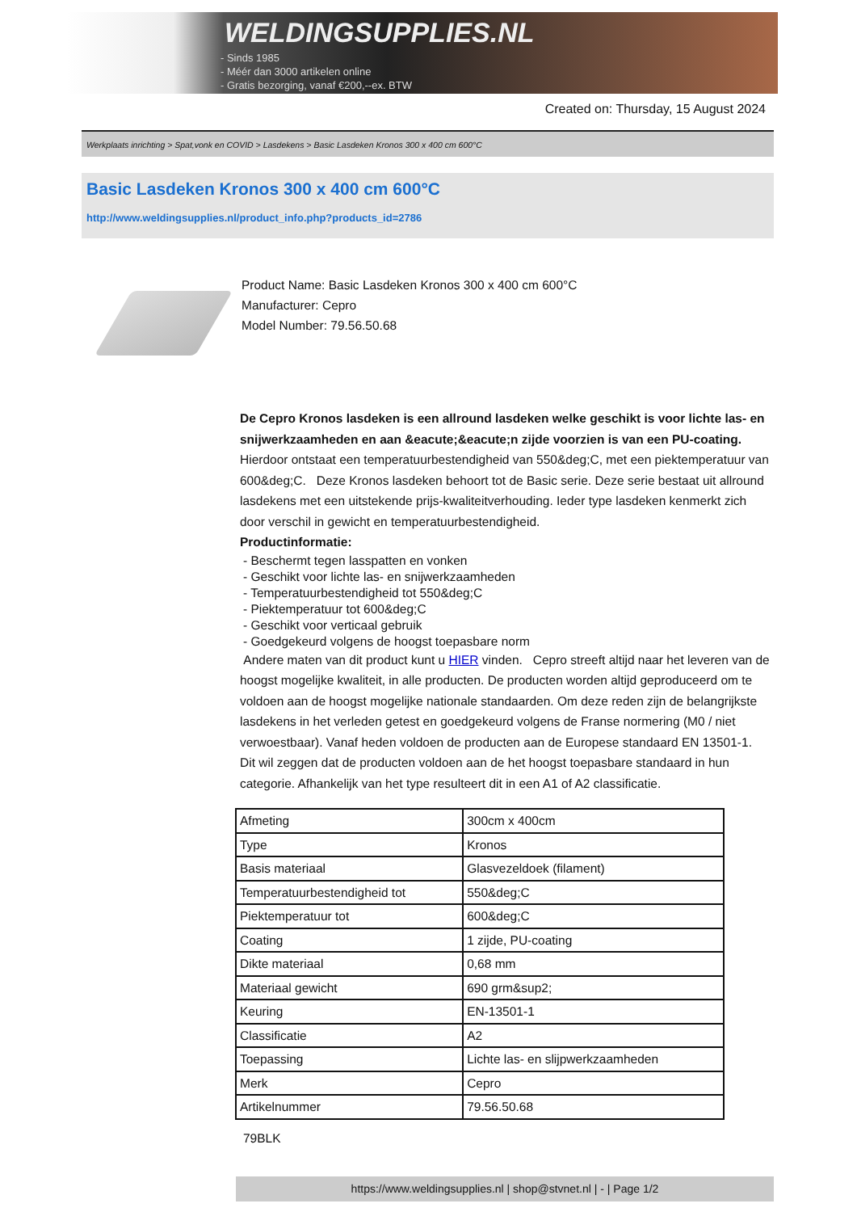WELDINGSUPPLIES.NL
- Sinds 1985
- Méér dan 3000 artikelen online
- Gratis bezorging, vanaf €200,--ex. BTW
Created on: Thursday, 15 August 2024
Werkplaats inrichting > Spat,vonk en COVID > Lasdekens > Basic Lasdeken Kronos 300 x 400 cm 600°C
Basic Lasdeken Kronos 300 x 400 cm 600°C
http://www.weldingsupplies.nl/product_info.php?products_id=2786
Product Name: Basic Lasdeken Kronos 300 x 400 cm 600°C
Manufacturer: Cepro
Model Number: 79.56.50.68
De Cepro Kronos lasdeken is een allround lasdeken welke geschikt is voor lichte las- en snijwerkzaamheden en aan &eacute;&eacute;n zijde voorzien is van een PU-coating. Hierdoor ontstaat een temperatuurbestendigheid van 550&deg;C, met een piektemperatuur van 600&deg;C. Deze Kronos lasdeken behoort tot de Basic serie. Deze serie bestaat uit allround lasdekens met een uitstekende prijs-kwaliteitverhouding. Ieder type lasdeken kenmerkt zich door verschil in gewicht en temperatuurbestendigheid.
Productinformatie:
- Beschermt tegen lasspatten en vonken
- Geschikt voor lichte las- en snijwerkzaamheden
- Temperatuurbestendigheid tot 550&deg;C
- Piektemperatuur tot 600&deg;C
- Geschikt voor verticaal gebruik
- Goedgekeurd volgens de hoogst toepasbare norm
Andere maten van dit product kunt u HIER vinden. Cepro streeft altijd naar het leveren van de hoogst mogelijke kwaliteit, in alle producten. De producten worden altijd geproduceerd om te voldoen aan de hoogst mogelijke nationale standaarden. Om deze reden zijn de belangrijkste lasdekens in het verleden getest en goedgekeurd volgens de Franse normering (M0 / niet verwoestbaar). Vanaf heden voldoen de producten aan de Europese standaard EN 13501-1. Dit wil zeggen dat de producten voldoen aan de het hoogst toepasbare standaard in hun categorie. Afhankelijk van het type resulteert dit in een A1 of A2 classificatie.
| Afmeting | 300cm x 400cm |
| Type | Kronos |
| Basis materiaal | Glasvezeldoek (filament) |
| Temperatuurbestendigheid tot | 550&deg;C |
| Piektemperatuur tot | 600&deg;C |
| Coating | 1 zijde, PU-coating |
| Dikte materiaal | 0,68 mm |
| Materiaal gewicht | 690 grm&sup2; |
| Keuring | EN-13501-1 |
| Classificatie | A2 |
| Toepassing | Lichte las- en slijpwerkzaamheden |
| Merk | Cepro |
| Artikelnummer | 79.56.50.68 |
79BLK
https://www.weldingsupplies.nl | shop@stvnet.nl | - | Page 1/2